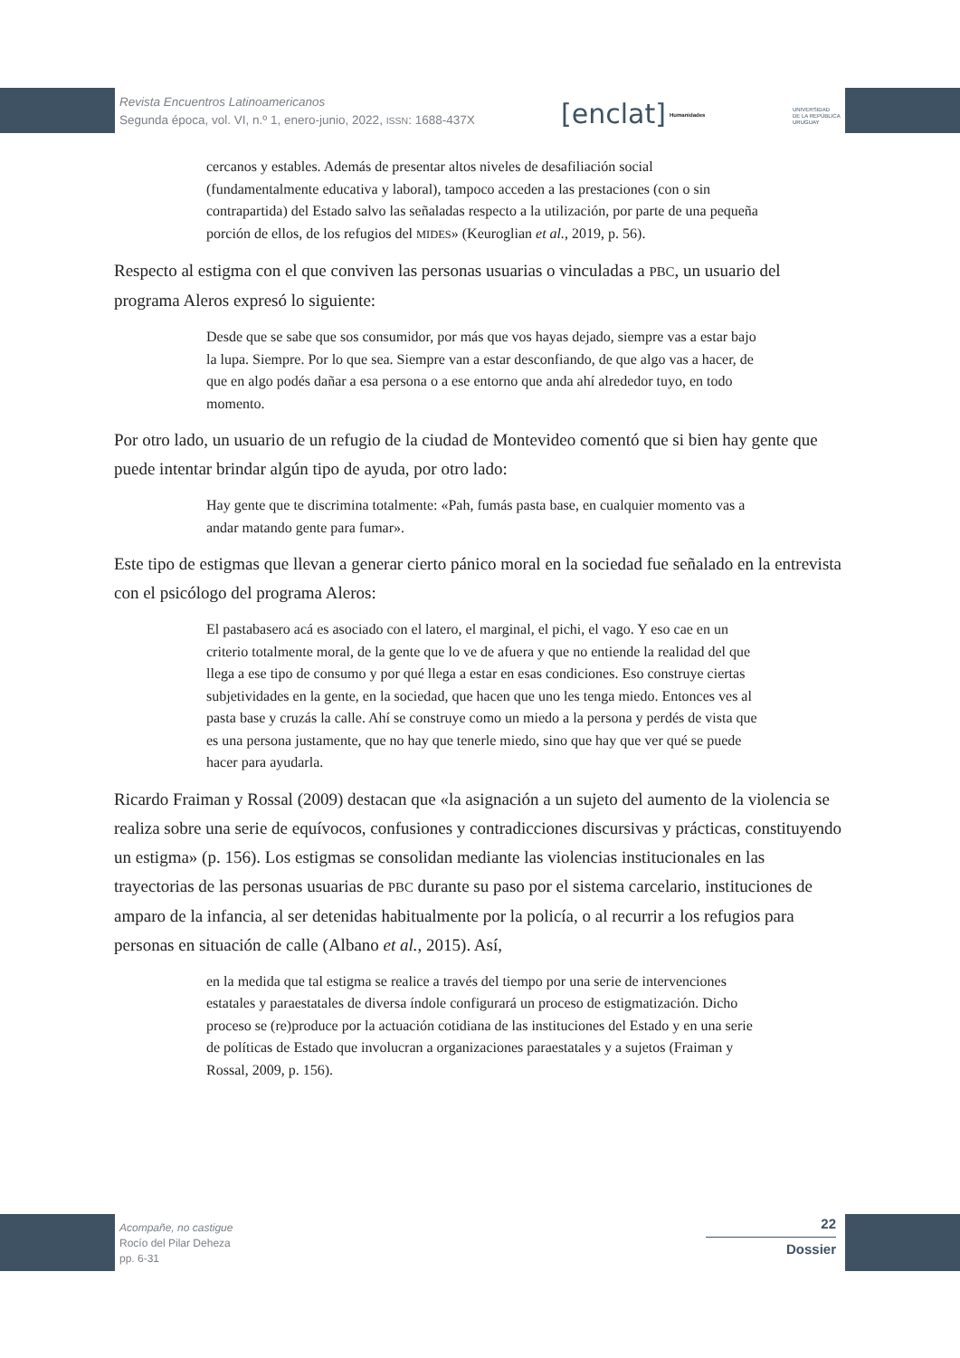Revista Encuentros Latinoamericanos
Segunda época, vol. VI, n.º 1, enero-junio, 2022, ISSN: 1688-437X
[enclat] Humanidades
UNIVERSIDAD
DE LA REPÚBLICA
URUGUAY
cercanos y estables. Además de presentar altos niveles de desafiliación social (fundamentalmente educativa y laboral), tampoco acceden a las prestaciones (con o sin contrapartida) del Estado salvo las señaladas respecto a la utilización, por parte de una pequeña porción de ellos, de los refugios del MIDES» (Keuroglian et al., 2019, p. 56).
Respecto al estigma con el que conviven las personas usuarias o vinculadas a PBC, un usuario del programa Aleros expresó lo siguiente:
Desde que se sabe que sos consumidor, por más que vos hayas dejado, siempre vas a estar bajo la lupa. Siempre. Por lo que sea. Siempre van a estar desconfiando, de que algo vas a hacer, de que en algo podés dañar a esa persona o a ese entorno que anda ahí alrededor tuyo, en todo momento.
Por otro lado, un usuario de un refugio de la ciudad de Montevideo comentó que si bien hay gente que puede intentar brindar algún tipo de ayuda, por otro lado:
Hay gente que te discrimina totalmente: «Pah, fumás pasta base, en cualquier momento vas a andar matando gente para fumar».
Este tipo de estigmas que llevan a generar cierto pánico moral en la sociedad fue señalado en la entrevista con el psicólogo del programa Aleros:
El pastabasero acá es asociado con el latero, el marginal, el pichi, el vago. Y eso cae en un criterio totalmente moral, de la gente que lo ve de afuera y que no entiende la realidad del que llega a ese tipo de consumo y por qué llega a estar en esas condiciones. Eso construye ciertas subjetividades en la gente, en la sociedad, que hacen que uno les tenga miedo. Entonces ves al pasta base y cruzás la calle. Ahí se construye como un miedo a la persona y perdés de vista que es una persona justamente, que no hay que tenerle miedo, sino que hay que ver qué se puede hacer para ayudarla.
Ricardo Fraiman y Rossal (2009) destacan que «la asignación a un sujeto del aumento de la violencia se realiza sobre una serie de equívocos, confusiones y contradicciones discursivas y prácticas, constituyendo un estigma» (p. 156). Los estigmas se consolidan mediante las violencias institucionales en las trayectorias de las personas usuarias de PBC durante su paso por el sistema carcelario, instituciones de amparo de la infancia, al ser detenidas habitualmente por la policía, o al recurrir a los refugios para personas en situación de calle (Albano et al., 2015). Así,
en la medida que tal estigma se realice a través del tiempo por una serie de intervenciones estatales y paraestatales de diversa índole configurará un proceso de estigmatización. Dicho proceso se (re)produce por la actuación cotidiana de las instituciones del Estado y en una serie de políticas de Estado que involucran a organizaciones paraestatales y a sujetos (Fraiman y Rossal, 2009, p. 156).
Acompañe, no castigue
Rocío del Pilar Deheza
pp. 6-31
22
Dossier